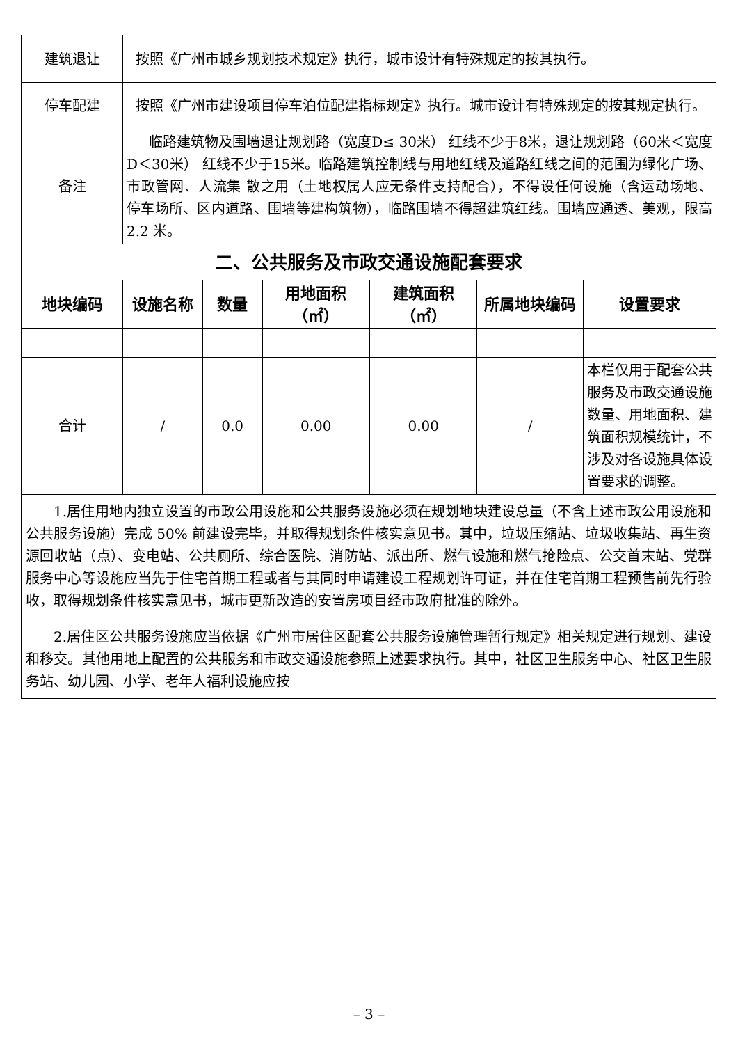| 建筑退让 | 按照《广州市城乡规划技术规定》执行，城市设计有特殊规定的按其执行。 | | | | | |
| 停车配建 | 按照《广州市建设项目停车泊位配建指标规定》执行。城市设计有特殊规定的按其规定执行。 | | | | | |
| 备注 | 临路建筑物及围墙退让规划路（宽度D≤ 30米） 红线不少于8米，退让规划路（60米＜宽度D＜30米） 红线不少于15米。临路建筑控制线与用地红线及道路红线之间的范围为绿化广场、市政管网、人流集 散之用（土地权属人应无条件支持配合），不得设任何设施（含运动场地、 停车场所、区内道路、围墙等建构筑物），临路围墙不得超建筑红线。围墙应通透、美观，限高2.2 米。 | | | | | |
| 二、公共服务及市政交通设施配套要求 | | | | | | |
| 地块编码 | 设施名称 | 数量 | 用地面积 （㎡） | 建筑面积 （㎡） | 所属地块编码 | 设置要求 |
| 合计 | / | 0.0 | 0.00 | 0.00 | / | 本栏仅用于配套公共服务及市政交通设施数量、用地面积、建筑面积规模统计，不涉及对各设施具体设置要求的调整。 |
| 1.居住用地内独立设置的市政公用设施和公共服务设施必须在规划地块建设总量（不含上述市政公用设施和公共服务设施）完成 50% 前建设完毕，并取得规划条件核实意见书。其中，垃圾压缩站、垃圾收集站、再生资源回收站（点）、变电站、公共厕所、综合医院、消防站、派出所、燃气设施和燃气抢险点、公交首末站、党群服务中心等设施应当先于住宅首期工程或者与其同时申请建设工程规划许可证，并在住宅首期工程预售前先行验收，取得规划条件核实意见书，城市更新改造的安置房项目经市政府批准的除外。 2.居住区公共服务设施应当依据《广州市居住区配套公共服务设施管理暂行规定》相关规定进行规划、建设和移交。其他用地上配置的公共服务和市政交通设施参照上述要求执行。其中，社区卫生服务中心、社区卫生服务站、幼儿园、小学、老年人福利设施应按 | | | | | | |
– 3 –